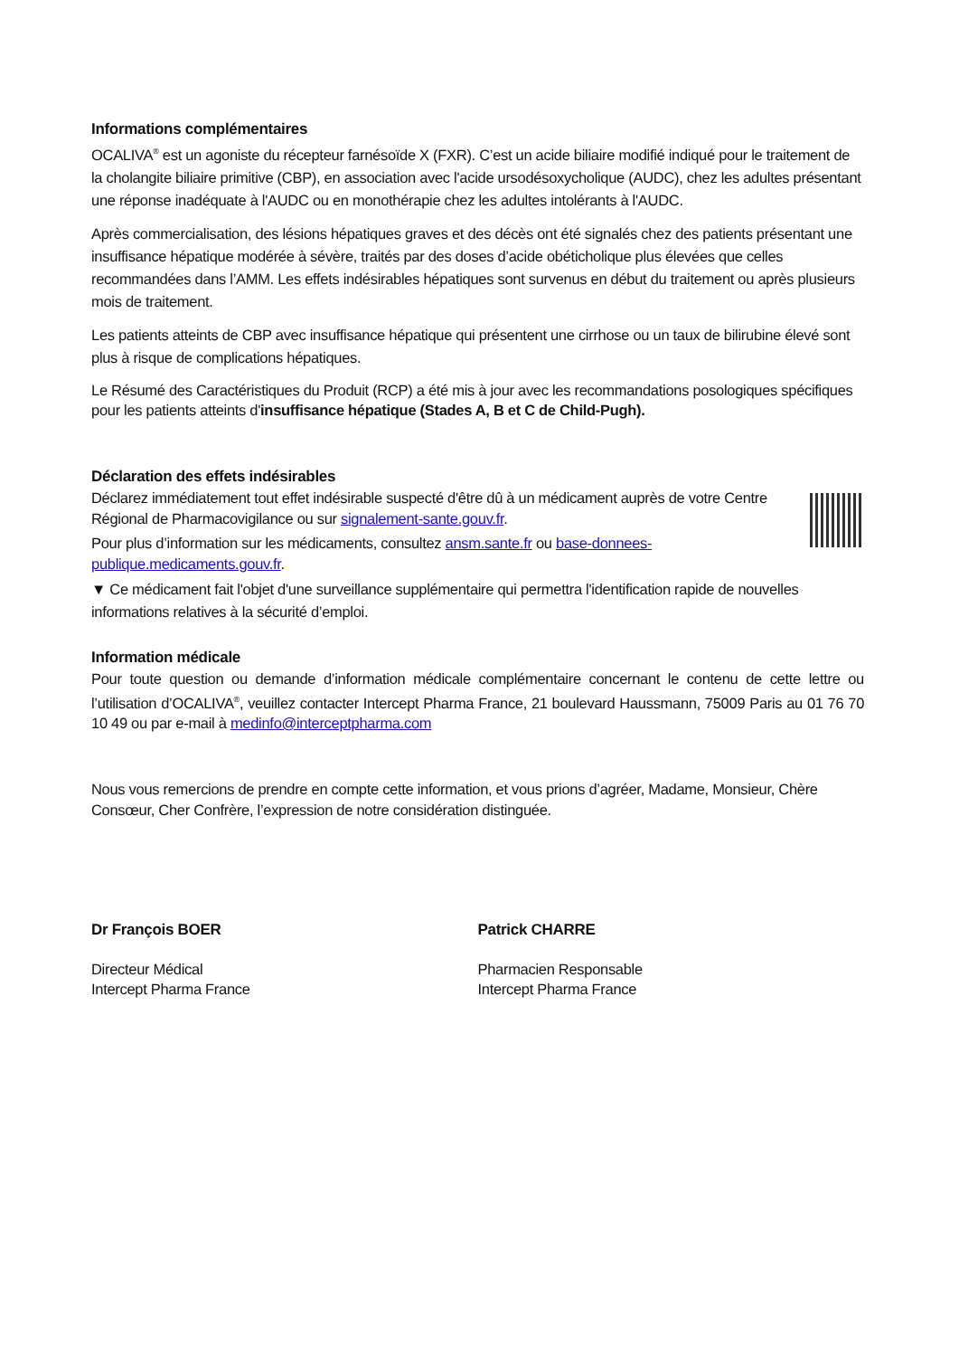Informations complémentaires
OCALIVA<sup>®</sup> est un agoniste du récepteur farnésoïde X (FXR). C’est un acide biliaire modifié indiqué pour le traitement de la cholangite biliaire primitive (CBP), en association avec l'acide ursodésoxycholique (AUDC), chez les adultes présentant une réponse inadéquate à l'AUDC ou en monothérapie chez les adultes intolérants à l'AUDC.
Après commercialisation, des lésions hépatiques graves et des décès ont été signalés chez des patients présentant une insuffisance hépatique modérée à sévère, traités par des doses d’acide obéticholique plus élevées que celles recommandées dans l’AMM. Les effets indésirables hépatiques sont survenus en début du traitement ou après plusieurs mois de traitement.
Les patients atteints de CBP avec insuffisance hépatique qui présentent une cirrhose ou un taux de bilirubine élevé sont plus à risque de complications hépatiques.
Le Résumé des Caractéristiques du Produit (RCP) a été mis à jour avec les recommandations posologiques spécifiques pour les patients atteints d'insuffisance hépatique (Stades A, B et C de Child-Pugh).
Déclaration des effets indésirables
Déclarez immédiatement tout effet indésirable suspecté d'être dû à un médicament auprès de votre Centre Régional de Pharmacovigilance ou sur signalement-sante.gouv.fr.
Pour plus d’information sur les médicaments, consultez ansm.sante.fr ou base-donnees-publique.medicaments.gouv.fr.
▼ Ce médicament fait l'objet d'une surveillance supplémentaire qui permettra l'identification rapide de nouvelles informations relatives à la sécurité d’emploi.
Information médicale
Pour toute question ou demande d’information médicale complémentaire concernant le contenu de cette lettre ou l’utilisation d’OCALIVA<sup>®</sup>, veuillez contacter Intercept Pharma France, 21 boulevard Haussmann, 75009 Paris au 01 76 70 10 49 ou par e-mail à medinfo@interceptpharma.com
Nous vous remercions de prendre en compte cette information, et vous prions d’agréer, Madame, Monsieur, Chère Consœur, Cher Confrère, l’expression de notre considération distinguée.
Dr François BOER
Directeur Médical
Intercept Pharma France
Patrick CHARRE
Pharmacien Responsable
Intercept Pharma France